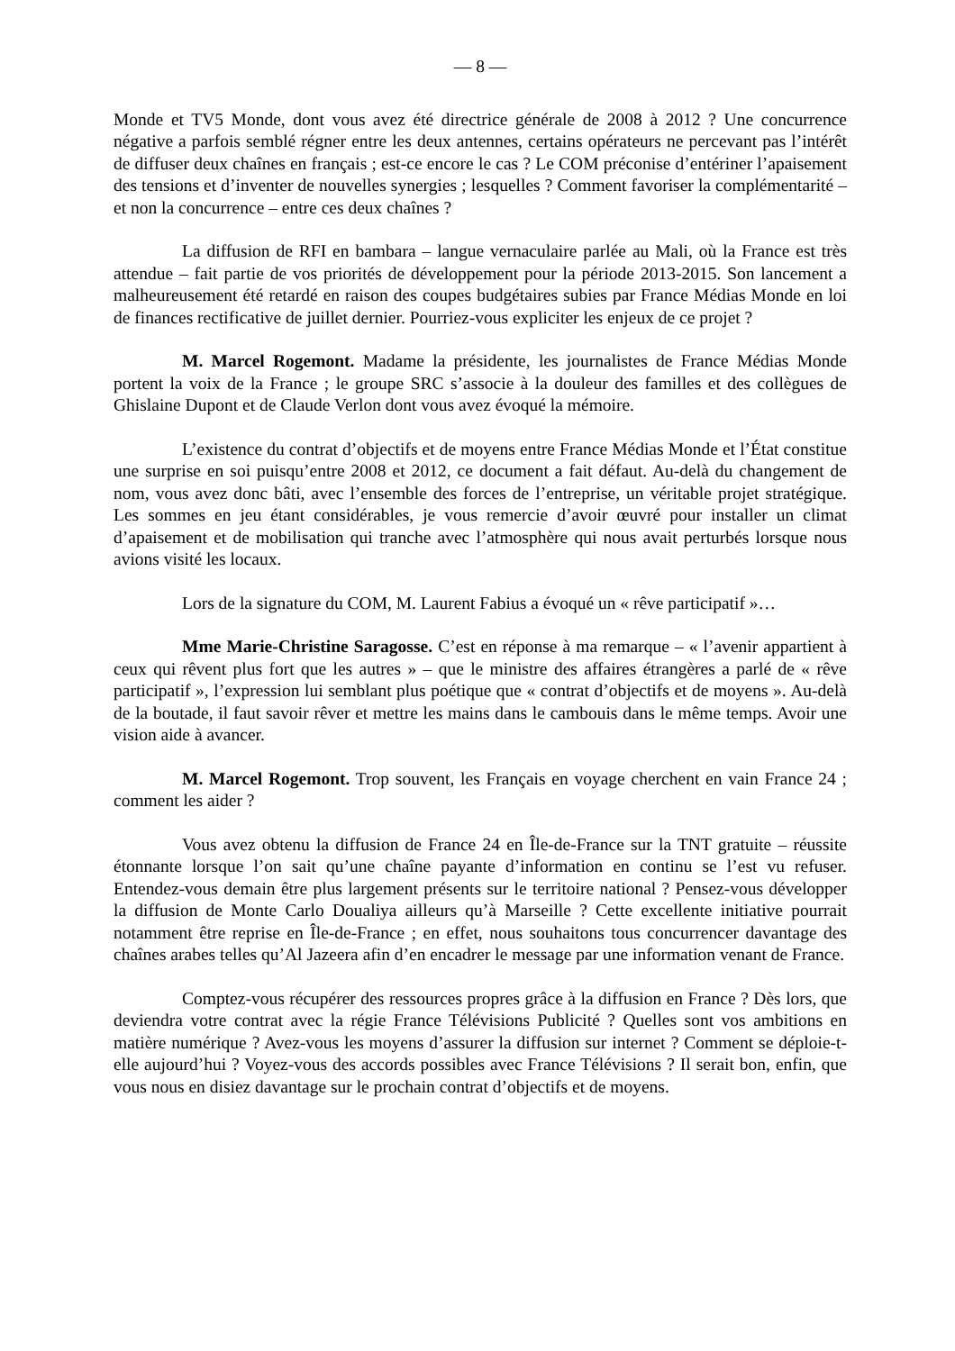— 8 —
Monde et TV5 Monde, dont vous avez été directrice générale de 2008 à 2012 ? Une concurrence négative a parfois semblé régner entre les deux antennes, certains opérateurs ne percevant pas l’intérêt de diffuser deux chaînes en français ; est-ce encore le cas ? Le COM préconise d’entériner l’apaisement des tensions et d’inventer de nouvelles synergies ; lesquelles ? Comment favoriser la complémentarité – et non la concurrence – entre ces deux chaînes ?
La diffusion de RFI en bambara – langue vernaculaire parlée au Mali, où la France est très attendue – fait partie de vos priorités de développement pour la période 2013-2015. Son lancement a malheureusement été retardé en raison des coupes budgétaires subies par France Médias Monde en loi de finances rectificative de juillet dernier. Pourriez-vous expliciter les enjeux de ce projet ?
M. Marcel Rogemont. Madame la présidente, les journalistes de France Médias Monde portent la voix de la France ; le groupe SRC s’associe à la douleur des familles et des collègues de Ghislaine Dupont et de Claude Verlon dont vous avez évoqué la mémoire.
L’existence du contrat d’objectifs et de moyens entre France Médias Monde et l’État constitue une surprise en soi puisqu’entre 2008 et 2012, ce document a fait défaut. Au-delà du changement de nom, vous avez donc bâti, avec l’ensemble des forces de l’entreprise, un véritable projet stratégique. Les sommes en jeu étant considérables, je vous remercie d’avoir œuvré pour installer un climat d’apaisement et de mobilisation qui tranche avec l’atmosphère qui nous avait perturbés lorsque nous avions visité les locaux.
Lors de la signature du COM, M. Laurent Fabius a évoqué un « rêve participatif »…
Mme Marie-Christine Saragosse. C’est en réponse à ma remarque – « l’avenir appartient à ceux qui rêvent plus fort que les autres » – que le ministre des affaires étrangères a parlé de « rêve participatif », l’expression lui semblant plus poétique que « contrat d’objectifs et de moyens ». Au-delà de la boutade, il faut savoir rêver et mettre les mains dans le cambouis dans le même temps. Avoir une vision aide à avancer.
M. Marcel Rogemont. Trop souvent, les Français en voyage cherchent en vain France 24 ; comment les aider ?
Vous avez obtenu la diffusion de France 24 en Île-de-France sur la TNT gratuite – réussite étonnante lorsque l’on sait qu’une chaîne payante d’information en continu se l’est vu refuser. Entendez-vous demain être plus largement présents sur le territoire national ? Pensez-vous développer la diffusion de Monte Carlo Doualiya ailleurs qu’à Marseille ? Cette excellente initiative pourrait notamment être reprise en Île-de-France ; en effet, nous souhaitons tous concurrencer davantage des chaînes arabes telles qu’Al Jazeera afin d’en encadrer le message par une information venant de France.
Comptez-vous récupérer des ressources propres grâce à la diffusion en France ? Dès lors, que deviendra votre contrat avec la régie France Télévisions Publicité ? Quelles sont vos ambitions en matière numérique ? Avez-vous les moyens d’assurer la diffusion sur internet ? Comment se déploie-t-elle aujourd’hui ? Voyez-vous des accords possibles avec France Télévisions ? Il serait bon, enfin, que vous nous en disiez davantage sur le prochain contrat d’objectifs et de moyens.